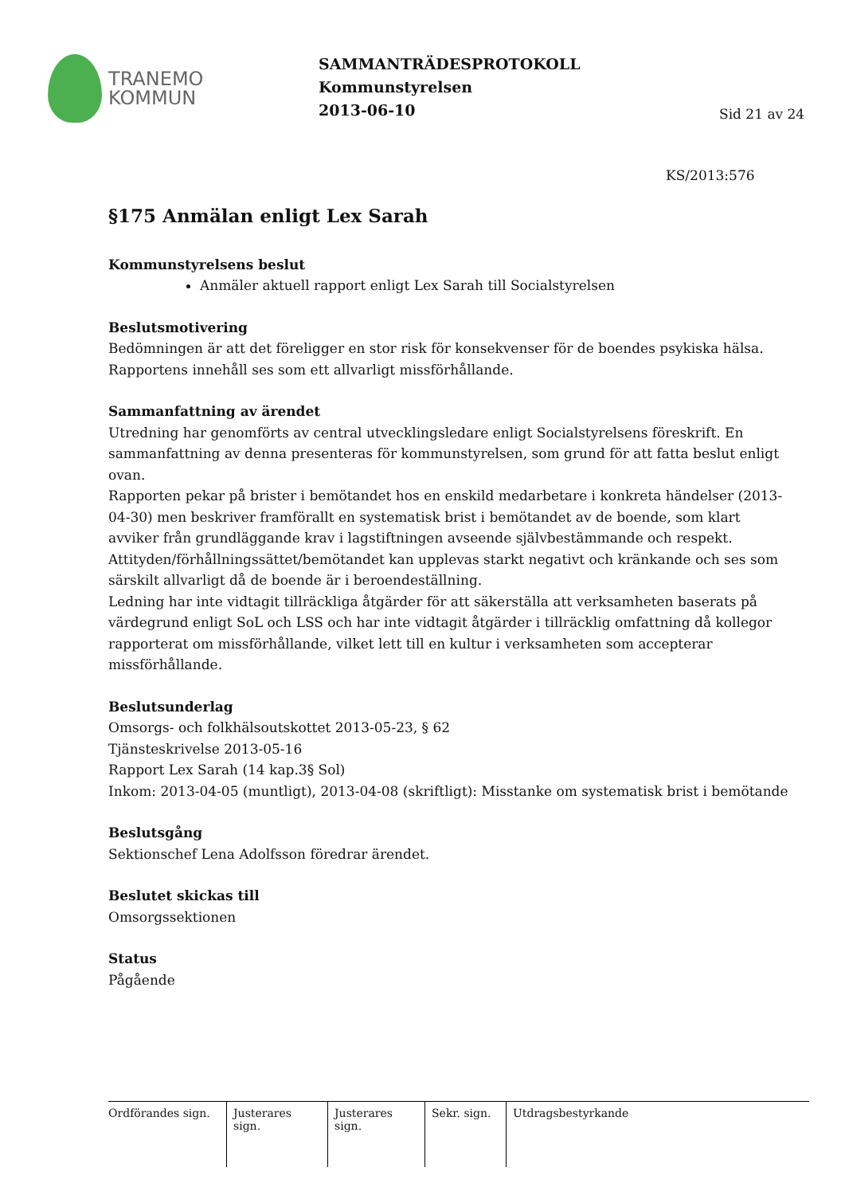TRANEMO
KOMMUN
SAMMANTRÄDESPROTOKOLL
Kommunstyrelsen
2013-06-10
Sid 21 av 24
KS/2013:576
§175 Anmälan enligt Lex Sarah
Kommunstyrelsens beslut
Anmäler aktuell rapport enligt Lex Sarah till Socialstyrelsen
Beslutsmotivering
Bedömningen är att det föreligger en stor risk för konsekvenser för de boendes psykiska hälsa. Rapportens innehåll ses som ett allvarligt missförhållande.
Sammanfattning av ärendet
Utredning har genomförts av central utvecklingsledare enligt Socialstyrelsens föreskrift. En sammanfattning av denna presenteras för kommunstyrelsen, som grund för att fatta beslut enligt ovan.
Rapporten pekar på brister i bemötandet hos en enskild medarbetare i konkreta händelser (2013-04-30) men beskriver framförallt en systematisk brist i bemötandet av de boende, som klart avviker från grundläggande krav i lagstiftningen avseende självbestämmande och respekt. Attityden/förhållningssättet/bemötandet kan upplevas starkt negativt och kränkande och ses som särskilt allvarligt då de boende är i beroendeställning.
Ledning har inte vidtagit tillräckliga åtgärder för att säkerställa att verksamheten baserats på värdegrund enligt SoL och LSS och har inte vidtagit åtgärder i tillräcklig omfattning då kollegor rapporterat om missförhållande, vilket lett till en kultur i verksamheten som accepterar missförhållande.
Beslutsunderlag
Omsorgs- och folkhälsoutskottet 2013-05-23, § 62
Tjänsteskrivelse 2013-05-16
Rapport Lex Sarah (14 kap.3§ Sol)
Inkom: 2013-04-05 (muntligt), 2013-04-08 (skriftligt): Misstanke om systematisk brist i bemötande
Beslutsgång
Sektionschef Lena Adolfsson föredrar ärendet.
Beslutet skickas till
Omsorgssektionen
Status
Pågående
Ordförandes sign.
Justerares sign.
Justerares sign.
Sekr. sign.
Utdragsbestyrkande